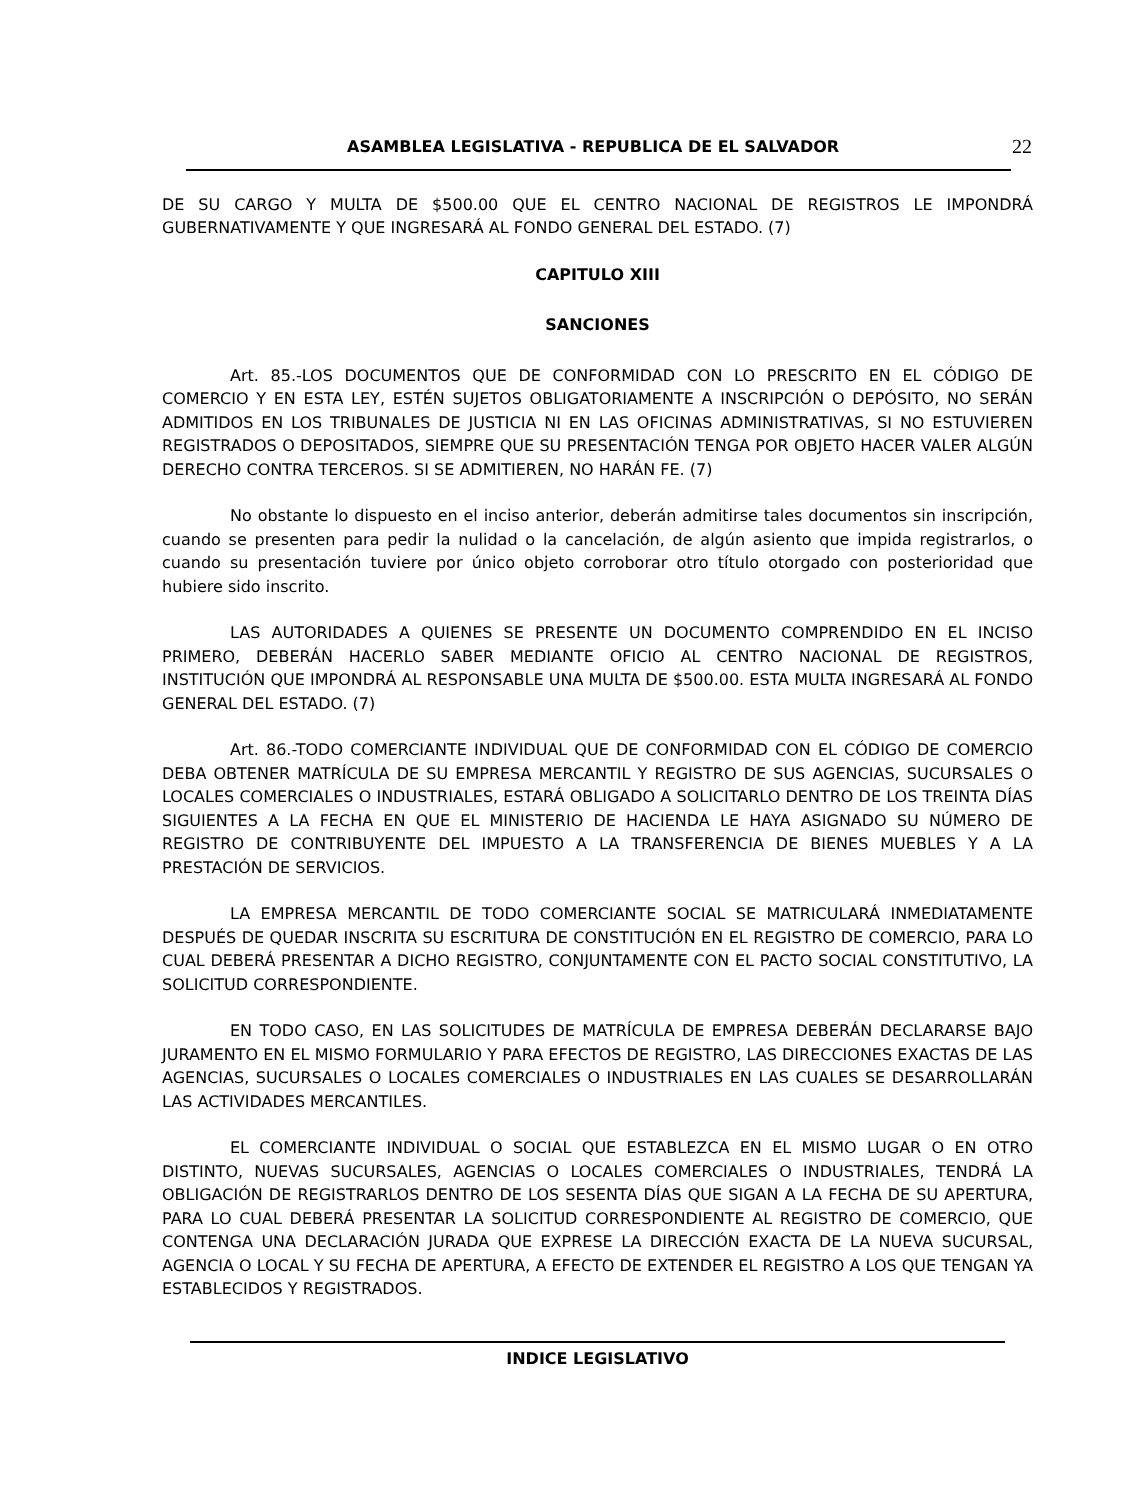ASAMBLEA LEGISLATIVA - REPUBLICA DE EL SALVADOR 22
DE SU CARGO Y MULTA DE $500.00 QUE EL CENTRO NACIONAL DE REGISTROS LE IMPONDRÁ GUBERNATIVAMENTE Y QUE INGRESARÁ AL FONDO GENERAL DEL ESTADO. (7)
CAPITULO XIII
SANCIONES
Art. 85.-LOS DOCUMENTOS QUE DE CONFORMIDAD CON LO PRESCRITO EN EL CÓDIGO DE COMERCIO Y EN ESTA LEY, ESTÉN SUJETOS OBLIGATORIAMENTE A INSCRIPCIÓN O DEPÓSITO, NO SERÁN ADMITIDOS EN LOS TRIBUNALES DE JUSTICIA NI EN LAS OFICINAS ADMINISTRATIVAS, SI NO ESTUVIEREN REGISTRADOS O DEPOSITADOS, SIEMPRE QUE SU PRESENTACIÓN TENGA POR OBJETO HACER VALER ALGÚN DERECHO CONTRA TERCEROS. SI SE ADMITIEREN, NO HARÁN FE. (7)
No obstante lo dispuesto en el inciso anterior, deberán admitirse tales documentos sin inscripción, cuando se presenten para pedir la nulidad o la cancelación, de algún asiento que impida registrarlos, o cuando su presentación tuviere por único objeto corroborar otro título otorgado con posterioridad que hubiere sido inscrito.
LAS AUTORIDADES A QUIENES SE PRESENTE UN DOCUMENTO COMPRENDIDO EN EL INCISO PRIMERO, DEBERÁN HACERLO SABER MEDIANTE OFICIO AL CENTRO NACIONAL DE REGISTROS, INSTITUCIÓN QUE IMPONDRÁ AL RESPONSABLE UNA MULTA DE $500.00. ESTA MULTA INGRESARÁ AL FONDO GENERAL DEL ESTADO. (7)
Art. 86.-TODO COMERCIANTE INDIVIDUAL QUE DE CONFORMIDAD CON EL CÓDIGO DE COMERCIO DEBA OBTENER MATRÍCULA DE SU EMPRESA MERCANTIL Y REGISTRO DE SUS AGENCIAS, SUCURSALES O LOCALES COMERCIALES O INDUSTRIALES, ESTARÁ OBLIGADO A SOLICITARLO DENTRO DE LOS TREINTA DÍAS SIGUIENTES A LA FECHA EN QUE EL MINISTERIO DE HACIENDA LE HAYA ASIGNADO SU NÚMERO DE REGISTRO DE CONTRIBUYENTE DEL IMPUESTO A LA TRANSFERENCIA DE BIENES MUEBLES Y A LA PRESTACIÓN DE SERVICIOS.
LA EMPRESA MERCANTIL DE TODO COMERCIANTE SOCIAL SE MATRICULARÁ INMEDIATAMENTE DESPUÉS DE QUEDAR INSCRITA SU ESCRITURA DE CONSTITUCIÓN EN EL REGISTRO DE COMERCIO, PARA LO CUAL DEBERÁ PRESENTAR A DICHO REGISTRO, CONJUNTAMENTE CON EL PACTO SOCIAL CONSTITUTIVO, LA SOLICITUD CORRESPONDIENTE.
EN TODO CASO, EN LAS SOLICITUDES DE MATRÍCULA DE EMPRESA DEBERÁN DECLARARSE BAJO JURAMENTO EN EL MISMO FORMULARIO Y PARA EFECTOS DE REGISTRO, LAS DIRECCIONES EXACTAS DE LAS AGENCIAS, SUCURSALES O LOCALES COMERCIALES O INDUSTRIALES EN LAS CUALES SE DESARROLLARÁN LAS ACTIVIDADES MERCANTILES.
EL COMERCIANTE INDIVIDUAL O SOCIAL QUE ESTABLEZCA EN EL MISMO LUGAR O EN OTRO DISTINTO, NUEVAS SUCURSALES, AGENCIAS O LOCALES COMERCIALES O INDUSTRIALES, TENDRÁ LA OBLIGACIÓN DE REGISTRARLOS DENTRO DE LOS SESENTA DÍAS QUE SIGAN A LA FECHA DE SU APERTURA, PARA LO CUAL DEBERÁ PRESENTAR LA SOLICITUD CORRESPONDIENTE AL REGISTRO DE COMERCIO, QUE CONTENGA UNA DECLARACIÓN JURADA QUE EXPRESE LA DIRECCIÓN EXACTA DE LA NUEVA SUCURSAL, AGENCIA O LOCAL Y SU FECHA DE APERTURA, A EFECTO DE EXTENDER EL REGISTRO A LOS QUE TENGAN YA ESTABLECIDOS Y REGISTRADOS.
INDICE LEGISLATIVO